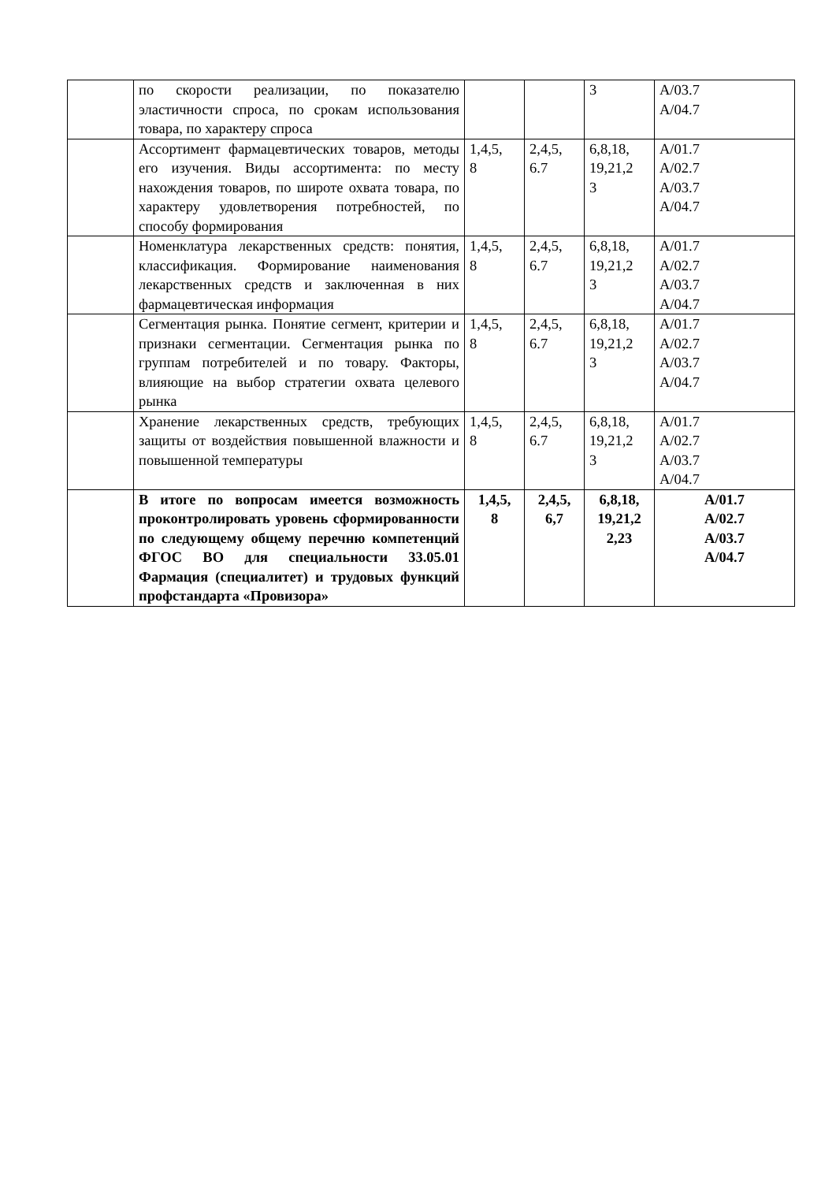| | по скорости реализации, по показателю эластичности спроса, по срокам использования товара, по характеру спроса | | | 3 | А/03.7 А/04.7 |
| | Ассортимент фармацевтических товаров, методы его изучения. Виды ассортимента: по месту нахождения товаров, по широте охвата товара, по характеру удовлетворения потребностей, по способу формирования | 1,4,5, 8 | 2,4,5, 6.7 | 6,8,18, 19,21,2 3 | А/01.7 А/02.7 А/03.7 А/04.7 |
| | Номенклатура лекарственных средств: понятия, классификация. Формирование наименования лекарственных средств и заключенная в них фармацевтическая информация | 1,4,5, 8 | 2,4,5, 6.7 | 6,8,18, 19,21,2 3 | А/01.7 А/02.7 А/03.7 А/04.7 |
| | Сегментация рынка. Понятие сегмент, критерии и признаки сегментации. Сегментация рынка по группам потребителей и по товару. Факторы, влияющие на выбор стратегии охвата целевого рынка | 1,4,5, 8 | 2,4,5, 6.7 | 6,8,18, 19,21,2 3 | А/01.7 А/02.7 А/03.7 А/04.7 |
| | Хранение лекарственных средств, требующих защиты от воздействия повышенной влажности и повышенной температуры | 1,4,5, 8 | 2,4,5, 6.7 | 6,8,18, 19,21,2 3 | А/01.7 А/02.7 А/03.7 А/04.7 |
| | В итоге по вопросам имеется возможность проконтролировать уровень сформированности по следующему общему перечню компетенций ФГОС ВО для специальности 33.05.01 Фармация (специалитет) и трудовых функций профстандарта «Провизора» | 1,4,5, 8 | 2,4,5, 6,7 | 6,8,18, 19,21,2 2,23 | А/01.7 А/02.7 А/03.7 А/04.7 |